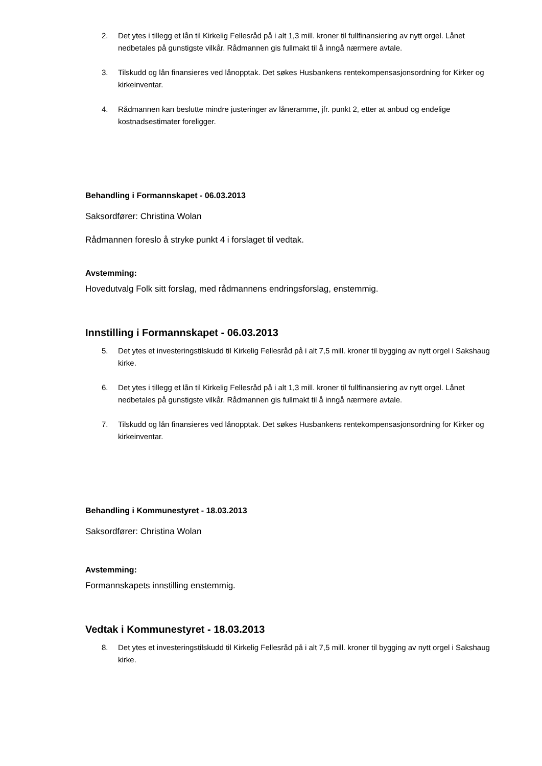2. Det ytes i tillegg et lån til Kirkelig Fellesråd på i alt 1,3 mill. kroner til fullfinansiering av nytt orgel. Lånet nedbetales på gunstigste vilkår. Rådmannen gis fullmakt til å inngå nærmere avtale.
3. Tilskudd og lån finansieres ved lånopptak. Det søkes Husbankens rentekompensasjonsordning for Kirker og kirkeinventar.
4. Rådmannen kan beslutte mindre justeringer av låneramme, jfr. punkt 2, etter at anbud og endelige kostnadsestimater foreligger.
Behandling i Formannskapet - 06.03.2013
Saksordfører: Christina Wolan
Rådmannen foreslo å stryke punkt 4 i forslaget til vedtak.
Avstemming:
Hovedutvalg Folk sitt forslag, med rådmannens endringsforslag, enstemmig.
Innstilling i Formannskapet - 06.03.2013
5. Det ytes et investeringstilskudd til Kirkelig Fellesråd på i alt 7,5 mill. kroner til bygging av nytt orgel i Sakshaug kirke.
6. Det ytes i tillegg et lån til Kirkelig Fellesråd på i alt 1,3 mill. kroner til fullfinansiering av nytt orgel. Lånet nedbetales på gunstigste vilkår. Rådmannen gis fullmakt til å inngå nærmere avtale.
7. Tilskudd og lån finansieres ved lånopptak. Det søkes Husbankens rentekompensasjonsordning for Kirker og kirkeinventar.
Behandling i Kommunestyret - 18.03.2013
Saksordfører: Christina Wolan
Avstemming:
Formannskapets innstilling enstemmig.
Vedtak i Kommunestyret - 18.03.2013
8. Det ytes et investeringstilskudd til Kirkelig Fellesråd på i alt 7,5 mill. kroner til bygging av nytt orgel i Sakshaug kirke.